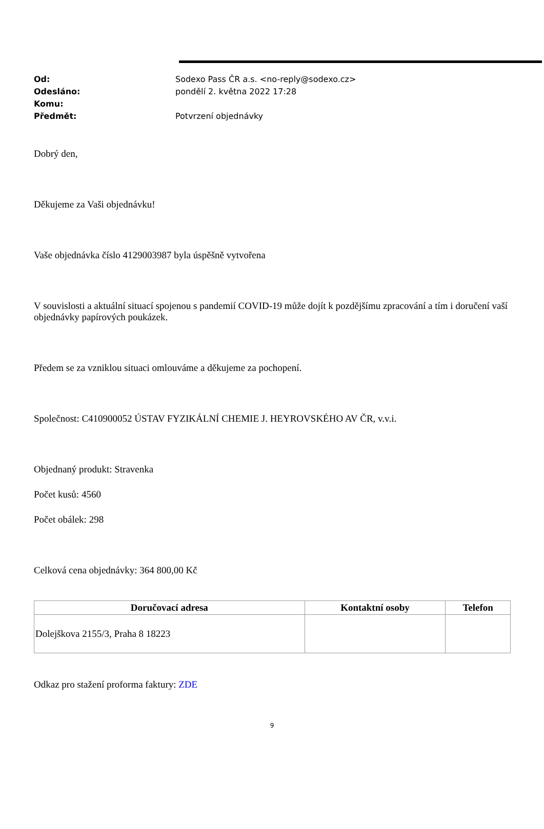Od: Sodexo Pass ČR a.s. <no-reply@sodexo.cz>
Odesláno: pondělí 2. května 2022 17:28
Komu:
Předmět: Potvrzení objednávky
Dobrý den,
Děkujeme za Vaši objednávku!
Vaše objednávka číslo 4129003987 byla úspěšně vytvořena
V souvislosti a aktuální situací spojenou s pandemií COVID-19 může dojít k pozdějšímu zpracování a tím i doručení vaší objednávky papírových poukázek.
Předem se za vzniklou situaci omlouváme a děkujeme za pochopení.
Společnost: C410900052 ÚSTAV FYZIKÁLNÍ CHEMIE J. HEYROVSKÉHO AV ČR, v.v.i.
Objednaný produkt: Stravenka
Počet kusů: 4560
Počet obálek: 298
Celková cena objednávky: 364 800,00 Kč
| Doručovací adresa | Kontaktní osoby | Telefon |
| --- | --- | --- |
| Dolejškova 2155/3, Praha 8 18223 | | |
Odkaz pro stažení proforma faktury: ZDE
9